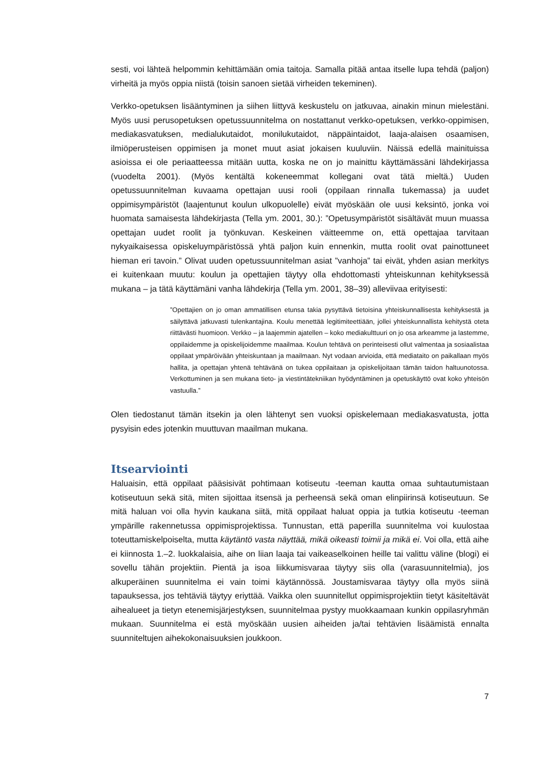sesti, voi lähteä helpommin kehittämään omia taitoja. Samalla pitää antaa itselle lupa tehdä (paljon) virheitä ja myös oppia niistä (toisin sanoen sietää virheiden tekeminen).
Verkko-opetuksen lisääntyminen ja siihen liittyvä keskustelu on jatkuvaa, ainakin minun mielestäni. Myös uusi perusopetuksen opetussuunnitelma on nostattanut verkko-opetuksen, verkko-oppimisen, mediakasvatuksen, medialukutaidot, monilukutaidot, näppäintaidot, laaja-alaisen osaamisen, ilmiöperusteisen oppimisen ja monet muut asiat jokaisen kuuluviin. Näissä edellä mainituissa asioissa ei ole periaatteessa mitään uutta, koska ne on jo mainittu käyttämässäni lähdekirjassa (vuodelta 2001). (Myös kentältä kokeneemmat kollegani ovat tätä mieltä.) Uuden opetussuunnitelman kuvaama opettajan uusi rooli (oppilaan rinnalla tukemassa) ja uudet oppimisympäristöt (laajentunut koulun ulkopuolelle) eivät myöskään ole uusi keksintö, jonka voi huomata samaisesta lähdekirjasta (Tella ym. 2001, 30.): ”Opetusympäristöt sisältävät muun muassa opettajan uudet roolit ja työnkuvan. Keskeinen väitteemme on, että opettajaa tarvitaan nykyaikaisessa opiskeluympäristössä yhtä paljon kuin ennenkin, mutta roolit ovat painottuneet hieman eri tavoin.” Olivat uuden opetussuunnitelman asiat ”vanhoja” tai eivät, yhden asian merkitys ei kuitenkaan muutu: koulun ja opettajien täytyy olla ehdottomasti yhteiskunnan kehityksessä mukana – ja tätä käyttämäni vanha lähdekirja (Tella ym. 2001, 38–39) alleviivaa erityisesti:
”Opettajien on jo oman ammatillisen etunsa takia pysyttävä tietoisina yhteiskunnallisesta kehityksestä ja säilyttävä jatkuvasti tulenkantajina. Koulu menettää legitimiteettiään, jollei yhteiskunnallista kehitystä oteta riittävästi huomioon. Verkko – ja laajemmin ajatellen – koko mediakulttuuri on jo osa arkeamme ja lastemme, oppilaidemme ja opiskelijoidemme maailmaa. Koulun tehtävä on perinteisesti ollut valmentaa ja sosiaalistaa oppilaat ympäröivään yhteiskuntaan ja maailmaan. Nyt vodaan arvioida, että mediataito on paikallaan myös hallita, ja opettajan yhtenä tehtävänä on tukea oppilaitaan ja opiskelijoitaan tämän taidon haltuunotossa. Verkottuminen ja sen mukana tieto- ja viestintätekniikan hyödyntäminen ja opetuskäyttö ovat koko yhteisön vastuulla.”
Olen tiedostanut tämän itsekin ja olen lähtenyt sen vuoksi opiskelemaan mediakasvatusta, jotta pysyisin edes jotenkin muuttuvan maailman mukana.
Itsearviointi
Haluaisin, että oppilaat pääsisivät pohtimaan kotiseutu -teeman kautta omaa suhtautumistaan kotiseutuun sekä sitä, miten sijoittaa itsensä ja perheensä sekä oman elinpiirinsä kotiseutuun. Se mitä haluan voi olla hyvin kaukana siitä, mitä oppilaat haluat oppia ja tutkia kotiseutu -teeman ympärille rakennetussa oppimisprojektissa. Tunnustan, että paperilla suunnitelma voi kuulostaa toteuttamiskelpoiselta, mutta käytäntö vasta näyttää, mikä oikeasti toimii ja mikä ei. Voi olla, että aihe ei kiinnosta 1.–2. luokkalaisia, aihe on liian laaja tai vaikeaselkoinen heille tai valittu väline (blogi) ei sovellu tähän projektiin. Pientä ja isoa liikkumisvaraa täytyy siis olla (varasuunnitelmia), jos alkuperäinen suunnitelma ei vain toimi käytännössä. Joustamisvaraa täytyy olla myös siinä tapauksessa, jos tehtäviä täytyy eriyttää. Vaikka olen suunnitellut oppimisprojektiin tietyt käsiteltävät aihealueet ja tietyn etenemisjärjestyksen, suunnitelmaa pystyy muokkaamaan kunkin oppilasryhmän mukaan. Suunnitelma ei estä myöskään uusien aiheiden ja/tai tehtävien lisäämistä ennalta suunniteltujen aihekokonaisuuksien joukkoon.
7